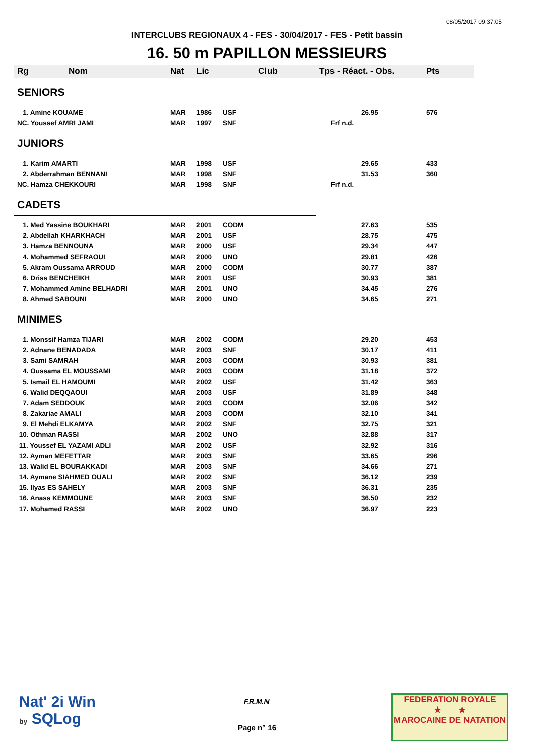08/05/2017 09:37:05
INTERCLUBS REGIONAUX 4 - FES - 30/04/2017 - FES - Petit bassin
16. 50 m PAPILLON MESSIEURS
| Rg | Nom | Nat | Lic | Club | Tps - Réact. - Obs. | Pts |
| --- | --- | --- | --- | --- | --- | --- |
| SENIORS | | | | | | |
| 1. Amine KOUAME | | MAR | 1986 | USF | 26.95 | 576 |
| NC. Youssef AMRI JAMI | | MAR | 1997 | SNF | Frf n.d. | |
| JUNIORS | | | | | | |
| 1. Karim AMARTI | | MAR | 1998 | USF | 29.65 | 433 |
| 2. Abderrahman BENNANI | | MAR | 1998 | SNF | 31.53 | 360 |
| NC. Hamza CHEKKOURI | | MAR | 1998 | SNF | Frf n.d. | |
| CADETS | | | | | | |
| 1. Med Yassine BOUKHARI | | MAR | 2001 | CODM | 27.63 | 535 |
| 2. Abdellah KHARKHACH | | MAR | 2001 | USF | 28.75 | 475 |
| 3. Hamza BENNOUNA | | MAR | 2000 | USF | 29.34 | 447 |
| 4. Mohammed SEFRAOUI | | MAR | 2000 | UNO | 29.81 | 426 |
| 5. Akram Oussama ARROUD | | MAR | 2000 | CODM | 30.77 | 387 |
| 6. Driss BENCHEIKH | | MAR | 2001 | USF | 30.93 | 381 |
| 7. Mohammed Amine BELHADRI | | MAR | 2001 | UNO | 34.45 | 276 |
| 8. Ahmed SABOUNI | | MAR | 2000 | UNO | 34.65 | 271 |
| MINIMES | | | | | | |
| 1. Monssif Hamza TIJARI | | MAR | 2002 | CODM | 29.20 | 453 |
| 2. Adnane BENADADA | | MAR | 2003 | SNF | 30.17 | 411 |
| 3. Sami SAMRAH | | MAR | 2003 | CODM | 30.93 | 381 |
| 4. Oussama EL MOUSSAMI | | MAR | 2003 | CODM | 31.18 | 372 |
| 5. Ismail EL HAMOUMI | | MAR | 2002 | USF | 31.42 | 363 |
| 6. Walid DEQQAOUI | | MAR | 2003 | USF | 31.89 | 348 |
| 7. Adam SEDDOUK | | MAR | 2003 | CODM | 32.06 | 342 |
| 8. Zakariae AMALI | | MAR | 2003 | CODM | 32.10 | 341 |
| 9. El Mehdi ELKAMYA | | MAR | 2002 | SNF | 32.75 | 321 |
| 10. Othman RASSI | | MAR | 2002 | UNO | 32.88 | 317 |
| 11. Youssef EL YAZAMI ADLI | | MAR | 2002 | USF | 32.92 | 316 |
| 12. Ayman MEFETTAR | | MAR | 2003 | SNF | 33.65 | 296 |
| 13. Walid EL BOURAKKADI | | MAR | 2003 | SNF | 34.66 | 271 |
| 14. Aymane SIAHMED OUALI | | MAR | 2002 | SNF | 36.12 | 239 |
| 15. Ilyas ES SAHELY | | MAR | 2003 | SNF | 36.31 | 235 |
| 16. Anass KEMMOUNE | | MAR | 2003 | SNF | 36.50 | 232 |
| 17. Mohamed RASSI | | MAR | 2002 | UNO | 36.97 | 223 |
Nat' 2i Win
by SQLog
F.R.M.N
Page n° 16
FEDERATION ROYALE
★ ★
MAROCAINE DE NATATION